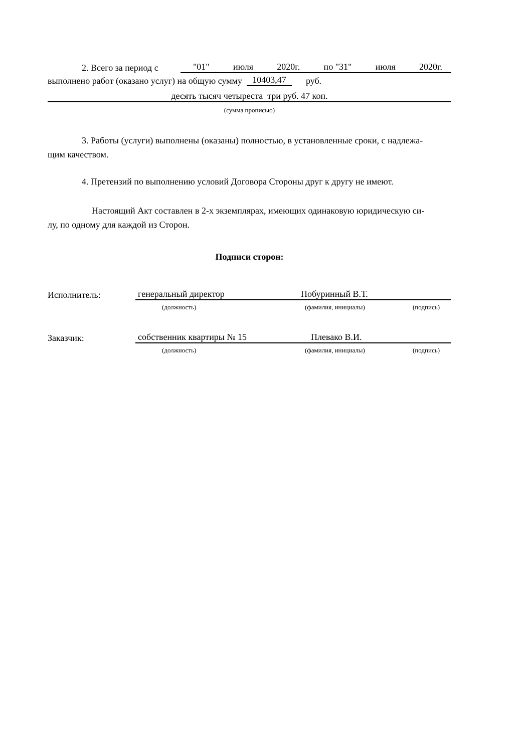2. Всего за период с "01" июля 2020г. по "31" июля 2020г.
выполнено работ (оказано услуг) на общую сумму 10403,47 руб.
десять тысяч четыреста три руб. 47 коп.
(сумма прописью)
3. Работы (услуги) выполнены (оказаны) полностью, в установленные сроки, с надлежа-
щим качеством.
4. Претензий по выполнению условий Договора Стороны друг к другу не имеют.
Настоящий Акт составлен в 2-х экземплярах, имеющих одинаковую юридическую си-
лу, по одному для каждой из Сторон.
Подписи сторон:
Исполнитель: генеральный директор Побуринный В.Т.
(должность) (фамилия, инициалы) (подпись)
Заказчик: собственник квартиры № 15 Плевако В.И.
(должность) (фамилия, инициалы) (подпись)